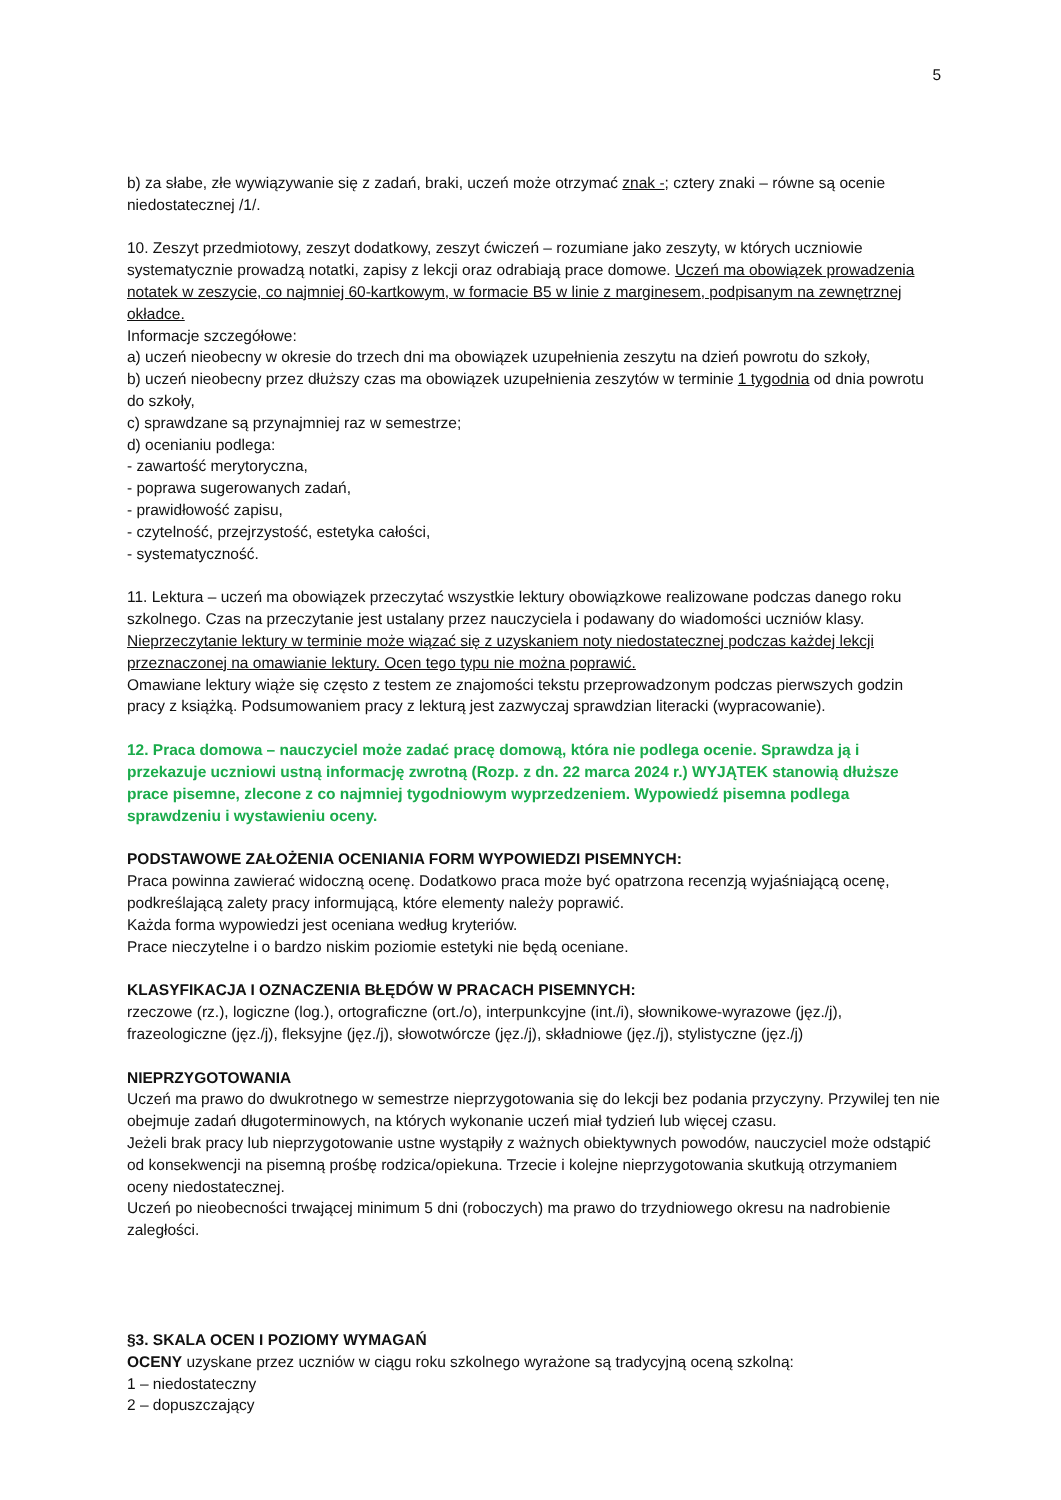5
b) za słabe, złe wywiązywanie się z zadań, braki, uczeń może otrzymać znak -; cztery znaki – równe są ocenie niedostatecznej /1/.
10. Zeszyt przedmiotowy, zeszyt dodatkowy, zeszyt ćwiczeń – rozumiane jako zeszyty, w których uczniowie systematycznie prowadzą notatki, zapisy z lekcji oraz odrabiają prace domowe. Uczeń ma obowiązek prowadzenia notatek w zeszycie, co najmniej 60-kartkowym, w formacie B5 w linie z marginesem, podpisanym na zewnętrznej okładce.
Informacje szczegółowe:
a) uczeń nieobecny w okresie do trzech dni ma obowiązek uzupełnienia zeszytu na dzień powrotu do szkoły,
b) uczeń nieobecny przez dłuższy czas ma obowiązek uzupełnienia zeszytów w terminie 1 tygodnia od dnia powrotu do szkoły,
c) sprawdzane są przynajmniej raz w semestrze;
d) ocenianiu podlega:
- zawartość merytoryczna,
- poprawa sugerowanych zadań,
- prawidłowość zapisu,
- czytelność, przejrzystość, estetyka całości,
- systematyczność.
11. Lektura – uczeń ma obowiązek przeczytać wszystkie lektury obowiązkowe realizowane podczas danego roku szkolnego. Czas na przeczytanie jest ustalany przez nauczyciela i podawany do wiadomości uczniów klasy. Nieprzeczytanie lektury w terminie może wiązać się z uzyskaniem noty niedostatecznej podczas każdej lekcji przeznaczonej na omawianie lektury. Ocen tego typu nie można poprawić.
Omawiane lektury wiąże się często z testem ze znajomości tekstu przeprowadzonym podczas pierwszych godzin pracy z książką. Podsumowaniem pracy z lekturą jest zazwyczaj sprawdzian literacki (wypracowanie).
12. Praca domowa – nauczyciel może zadać pracę domową, która nie podlega ocenie. Sprawdza ją i przekazuje uczniowi ustną informację zwrotną (Rozp. z dn. 22 marca 2024 r.) WYJĄTEK stanowią dłuższe prace pisemne, zlecone z co najmniej tygodniowym wyprzedzeniem. Wypowiedź pisemna podlega sprawdzeniu i wystawieniu oceny.
PODSTAWOWE ZAŁOŻENIA OCENIANIA FORM WYPOWIEDZI PISEMNYCH:
Praca powinna zawierać widoczną ocenę. Dodatkowo praca może być opatrzona recenzją wyjaśniającą ocenę, podkreślającą zalety pracy informującą, które elementy należy poprawić.
Każda forma wypowiedzi jest oceniana według kryteriów.
Prace nieczytelne i o bardzo niskim poziomie estetyki nie będą oceniane.
KLASYFIKACJA I OZNACZENIA BŁĘDÓW W PRACACH PISEMNYCH:
rzeczowe (rz.), logiczne (log.), ortograficzne (ort./o), interpunkcyjne (int./i), słownikowe-wyrazowe (jęz./j), frazeologiczne (jęz./j), fleksyjne (jęz./j), słowotwórcze (jęz./j), składniowe (jęz./j), stylistyczne (jęz./j)
NIEPRZYGOTOWANIA
Uczeń ma prawo do dwukrotnego w semestrze nieprzygotowania się do lekcji bez podania przyczyny. Przywilej ten nie obejmuje zadań długoterminowych, na których wykonanie uczeń miał tydzień lub więcej czasu.
Jeżeli brak pracy lub nieprzygotowanie ustne wystąpiły z ważnych obiektywnych powodów, nauczyciel może odstąpić od konsekwencji na pisemną prośbę rodzica/opiekuna. Trzecie i kolejne nieprzygotowania skutkują otrzymaniem oceny niedostatecznej.
Uczeń po nieobecności trwającej minimum 5 dni (roboczych) ma prawo do trzydniowego okresu na nadrobienie zaległości.
§3. SKALA OCEN I POZIOMY WYMAGAŃ
OCENY uzyskane przez uczniów w ciągu roku szkolnego wyrażone są tradycyjną oceną szkolną:
1 – niedostateczny
2 – dopuszczający